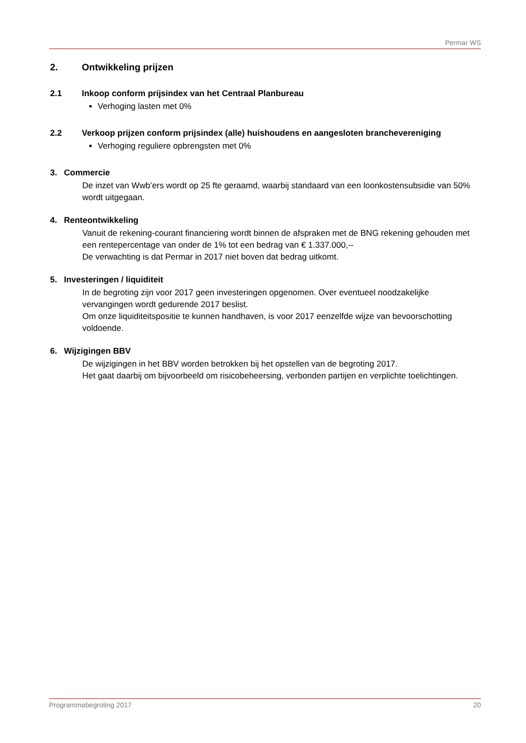Permar WS
2. Ontwikkeling prijzen
2.1 Inkoop conform prijsindex van het Centraal Planbureau
Verhoging lasten met 0%
2.2 Verkoop prijzen conform prijsindex (alle) huishoudens en aangesloten branchevereniging
Verhoging reguliere opbrengsten met 0%
3. Commercie
De inzet van Wwb’ers wordt op 25 fte geraamd, waarbij standaard van een loonkostensubsidie van 50% wordt uitgegaan.
4. Renteontwikkeling
Vanuit de rekening-courant financiering wordt binnen de afspraken met de BNG rekening gehouden met een rentepercentage van onder de 1% tot een bedrag van € 1.337.000,--
De verwachting is dat Permar in 2017 niet boven dat bedrag uitkomt.
5. Investeringen / liquiditeit
In de begroting zijn voor 2017 geen investeringen opgenomen. Over eventueel noodzakelijke vervangingen wordt gedurende 2017 beslist.
Om onze liquiditeitspositie te kunnen handhaven, is voor 2017 eenzelfde wijze van bevoorschotting voldoende.
6. Wijzigingen BBV
De wijzigingen in het BBV worden betrokken bij het opstellen van de begroting 2017.
Het gaat daarbij om bijvoorbeeld om risicobeheersing, verbonden partijen en verplichte toelichtingen.
Programmabegroting 2017 20